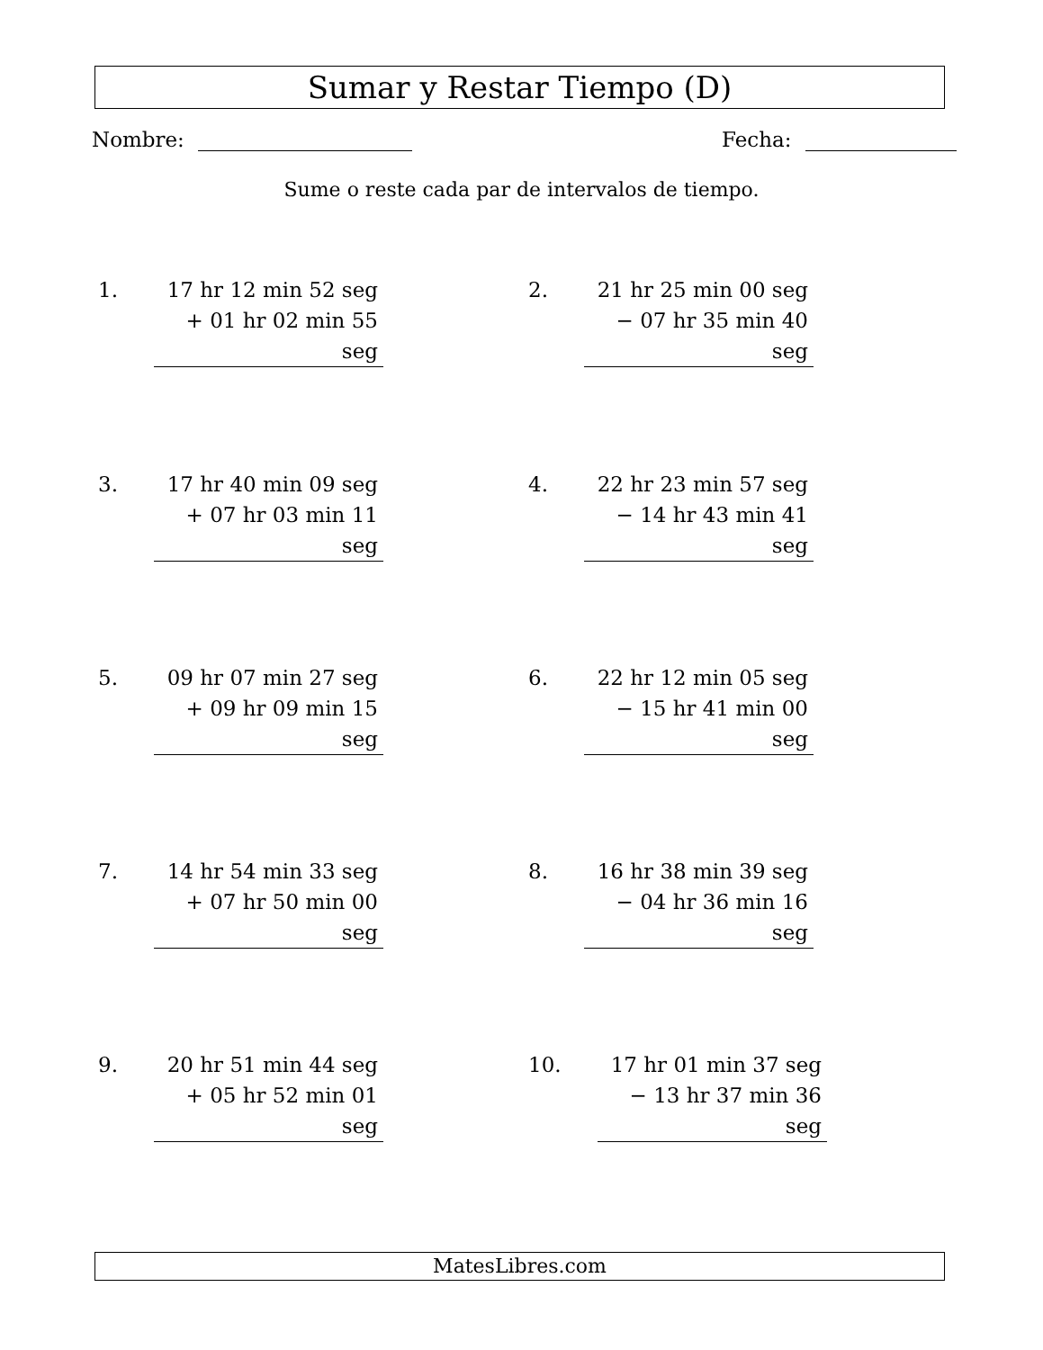Sumar y Restar Tiempo (D)
Nombre: Fecha:
Sume o reste cada par de intervalos de tiempo.
1.
17 hr 12 min 52 seg
+ 01 hr 02 min 55 seg
2.
21 hr 25 min 00 seg
− 07 hr 35 min 40 seg
3.
17 hr 40 min 09 seg
+ 07 hr 03 min 11 seg
4.
22 hr 23 min 57 seg
− 14 hr 43 min 41 seg
5.
09 hr 07 min 27 seg
+ 09 hr 09 min 15 seg
6.
22 hr 12 min 05 seg
− 15 hr 41 min 00 seg
7.
14 hr 54 min 33 seg
+ 07 hr 50 min 00 seg
8.
16 hr 38 min 39 seg
− 04 hr 36 min 16 seg
9.
20 hr 51 min 44 seg
+ 05 hr 52 min 01 seg
10.
17 hr 01 min 37 seg
− 13 hr 37 min 36 seg
MatesLibres.com